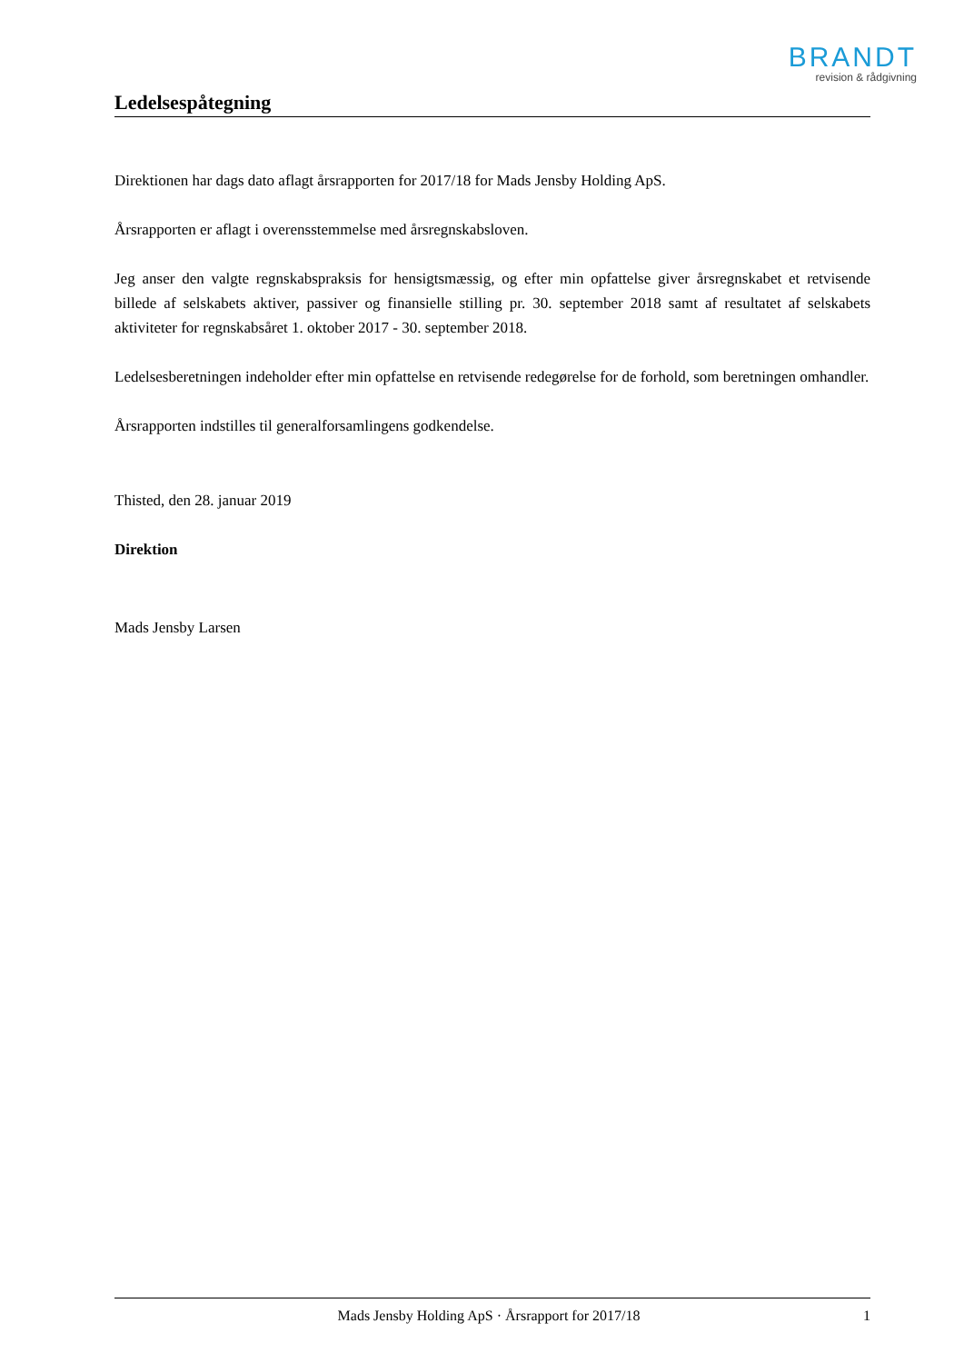BRANDT
revision & rådgivning
Ledelsespåtegning
Direktionen har dags dato aflagt årsrapporten for 2017/18 for Mads Jensby Holding ApS.
Årsrapporten er aflagt i overensstemmelse med årsregnskabsloven.
Jeg anser den valgte regnskabspraksis for hensigtsmæssig, og efter min opfattelse giver årsregnskabet et retvisende billede af selskabets aktiver, passiver og finansielle stilling pr. 30. september 2018 samt af resultatet af selskabets aktiviteter for regnskabsåret 1. oktober 2017 - 30. september 2018.
Ledelsesberetningen indeholder efter min opfattelse en retvisende redegørelse for de forhold, som beretningen omhandler.
Årsrapporten indstilles til generalforsamlingens godkendelse.
Thisted, den 28. januar 2019
Direktion
Mads Jensby Larsen
Mads Jensby Holding ApS · Årsrapport for 2017/18 1